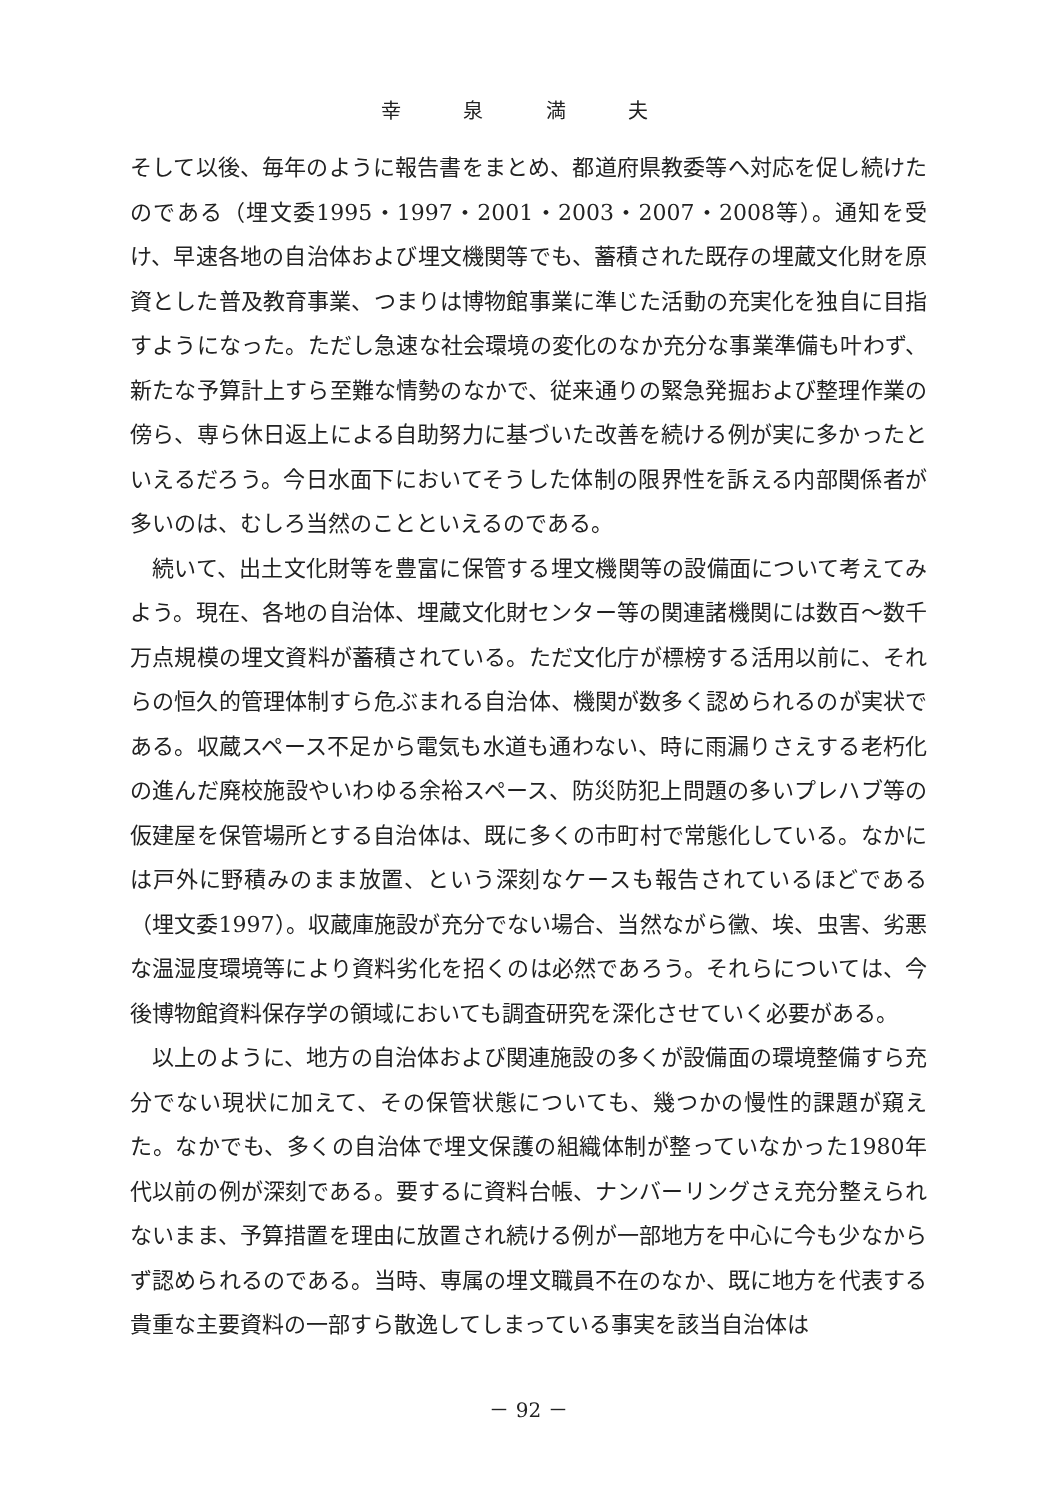幸 泉 満 夫
そして以後、毎年のように報告書をまとめ、都道府県教委等へ対応を促し続けたのである（埋文委1995・1997・2001・2003・2007・2008等）。通知を受け、早速各地の自治体および埋文機関等でも、蓄積された既存の埋蔵文化財を原資とした普及教育事業、つまりは博物館事業に準じた活動の充実化を独自に目指すようになった。ただし急速な社会環境の変化のなか充分な事業準備も叶わず、新たな予算計上すら至難な情勢のなかで、従来通りの緊急発掘および整理作業の傍ら、専ら休日返上による自助努力に基づいた改善を続ける例が実に多かったといえるだろう。今日水面下においてそうした体制の限界性を訴える内部関係者が多いのは、むしろ当然のことといえるのである。
続いて、出土文化財等を豊富に保管する埋文機関等の設備面について考えてみよう。現在、各地の自治体、埋蔵文化財センター等の関連諸機関には数百～数千万点規模の埋文資料が蓄積されている。ただ文化庁が標榜する活用以前に、それらの恒久的管理体制すら危ぶまれる自治体、機関が数多く認められるのが実状である。収蔵スペース不足から電気も水道も通わない、時に雨漏りさえする老朽化の進んだ廃校施設やいわゆる余裕スペース、防災防犯上問題の多いプレハブ等の仮建屋を保管場所とする自治体は、既に多くの市町村で常態化している。なかには戸外に野積みのまま放置、という深刻なケースも報告されているほどである（埋文委1997）。収蔵庫施設が充分でない場合、当然ながら黴、埃、虫害、劣悪な温湿度環境等により資料劣化を招くのは必然であろう。それらについては、今後博物館資料保存学の領域においても調査研究を深化させていく必要がある。
以上のように、地方の自治体および関連施設の多くが設備面の環境整備すら充分でない現状に加えて、その保管状態についても、幾つかの慢性的課題が窺えた。なかでも、多くの自治体で埋文保護の組織体制が整っていなかった1980年代以前の例が深刻である。要するに資料台帳、ナンバーリングさえ充分整えられないまま、予算措置を理由に放置され続ける例が一部地方を中心に今も少なからず認められるのである。当時、専属の埋文職員不在のなか、既に地方を代表する貴重な主要資料の一部すら散逸してしまっている事実を該当自治体は
－ 92 －